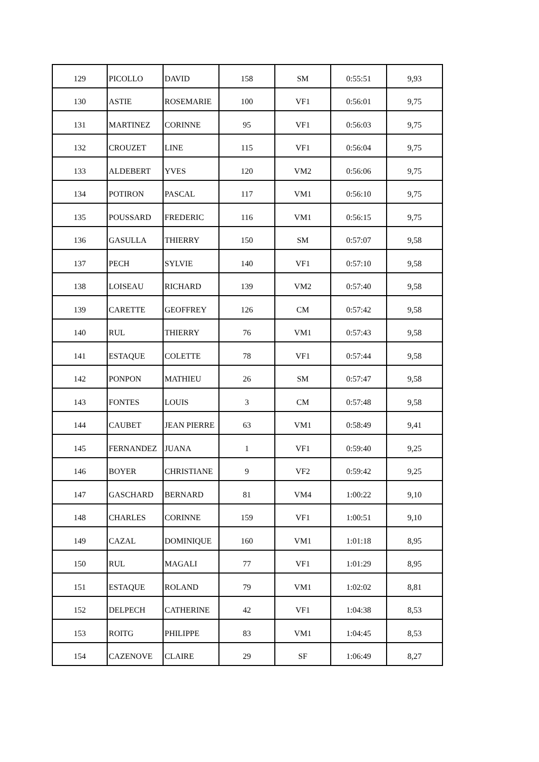| 129 | PICOLLO | DAVID | 158 | SM | 0:55:51 | 9,93 |
| 130 | ASTIE | ROSEMARIE | 100 | VF1 | 0:56:01 | 9,75 |
| 131 | MARTINEZ | CORINNE | 95 | VF1 | 0:56:03 | 9,75 |
| 132 | CROUZET | LINE | 115 | VF1 | 0:56:04 | 9,75 |
| 133 | ALDEBERT | YVES | 120 | VM2 | 0:56:06 | 9,75 |
| 134 | POTIRON | PASCAL | 117 | VM1 | 0:56:10 | 9,75 |
| 135 | POUSSARD | FREDERIC | 116 | VM1 | 0:56:15 | 9,75 |
| 136 | GASULLA | THIERRY | 150 | SM | 0:57:07 | 9,58 |
| 137 | PECH | SYLVIE | 140 | VF1 | 0:57:10 | 9,58 |
| 138 | LOISEAU | RICHARD | 139 | VM2 | 0:57:40 | 9,58 |
| 139 | CARETTE | GEOFFREY | 126 | CM | 0:57:42 | 9,58 |
| 140 | RUL | THIERRY | 76 | VM1 | 0:57:43 | 9,58 |
| 141 | ESTAQUE | COLETTE | 78 | VF1 | 0:57:44 | 9,58 |
| 142 | PONPON | MATHIEU | 26 | SM | 0:57:47 | 9,58 |
| 143 | FONTES | LOUIS | 3 | CM | 0:57:48 | 9,58 |
| 144 | CAUBET | JEAN PIERRE | 63 | VM1 | 0:58:49 | 9,41 |
| 145 | FERNANDEZ | JUANA | 1 | VF1 | 0:59:40 | 9,25 |
| 146 | BOYER | CHRISTIANE | 9 | VF2 | 0:59:42 | 9,25 |
| 147 | GASCHARD | BERNARD | 81 | VM4 | 1:00:22 | 9,10 |
| 148 | CHARLES | CORINNE | 159 | VF1 | 1:00:51 | 9,10 |
| 149 | CAZAL | DOMINIQUE | 160 | VM1 | 1:01:18 | 8,95 |
| 150 | RUL | MAGALI | 77 | VF1 | 1:01:29 | 8,95 |
| 151 | ESTAQUE | ROLAND | 79 | VM1 | 1:02:02 | 8,81 |
| 152 | DELPECH | CATHERINE | 42 | VF1 | 1:04:38 | 8,53 |
| 153 | ROITG | PHILIPPE | 83 | VM1 | 1:04:45 | 8,53 |
| 154 | CAZENOVE | CLAIRE | 29 | SF | 1:06:49 | 8,27 |